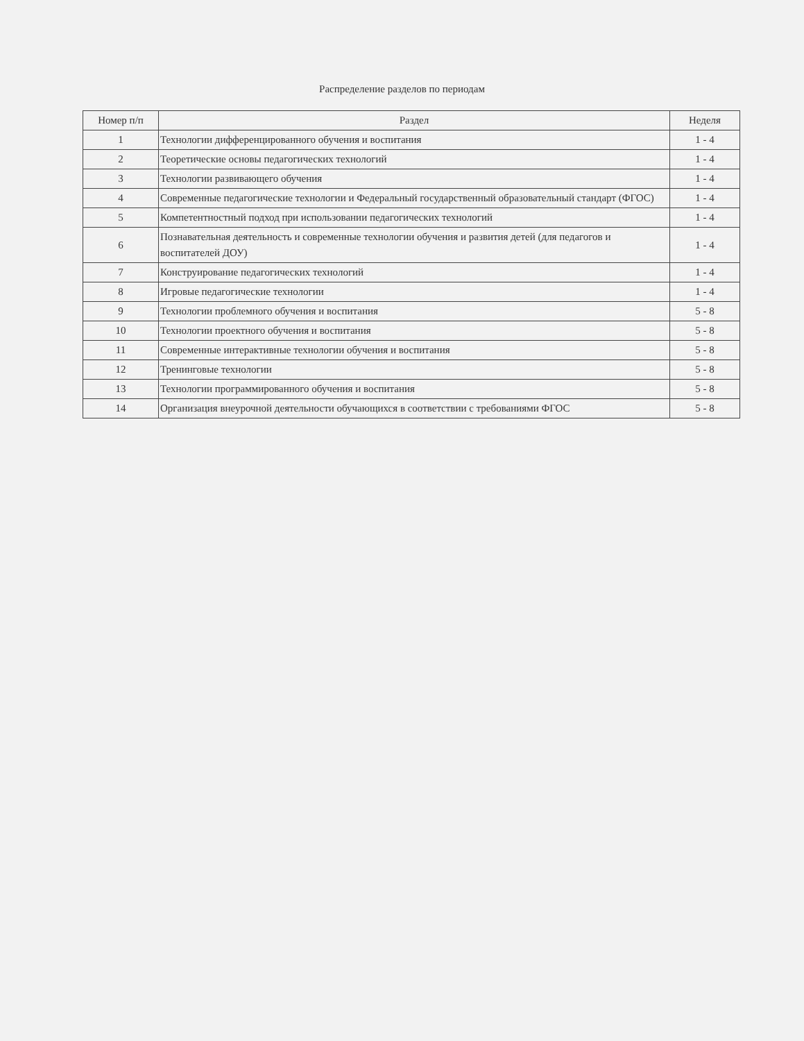Распределение разделов по периодам
| Номер п/п | Раздел | Неделя |
| --- | --- | --- |
| 1 | Технологии дифференцированного обучения и воспитания | 1 - 4 |
| 2 | Теоретические основы педагогических технологий | 1 - 4 |
| 3 | Технологии развивающего обучения | 1 - 4 |
| 4 | Современные педагогические технологии и Федеральный государственный образовательный стандарт (ФГОС) | 1 - 4 |
| 5 | Компетентностный подход при использовании педагогических технологий | 1 - 4 |
| 6 | Познавательная деятельность и современные технологии обучения и развития детей (для педагогов и воспитателей ДОУ) | 1 - 4 |
| 7 | Конструирование педагогических технологий | 1 - 4 |
| 8 | Игровые педагогические технологии | 1 - 4 |
| 9 | Технологии проблемного обучения и воспитания | 5 - 8 |
| 10 | Технологии проектного обучения и воспитания | 5 - 8 |
| 11 | Современные интерактивные технологии обучения и воспитания | 5 - 8 |
| 12 | Тренинговые технологии | 5 - 8 |
| 13 | Технологии программированного обучения и воспитания | 5 - 8 |
| 14 | Организация внеурочной деятельности обучающихся в соответствии с требованиями ФГОС | 5 - 8 |